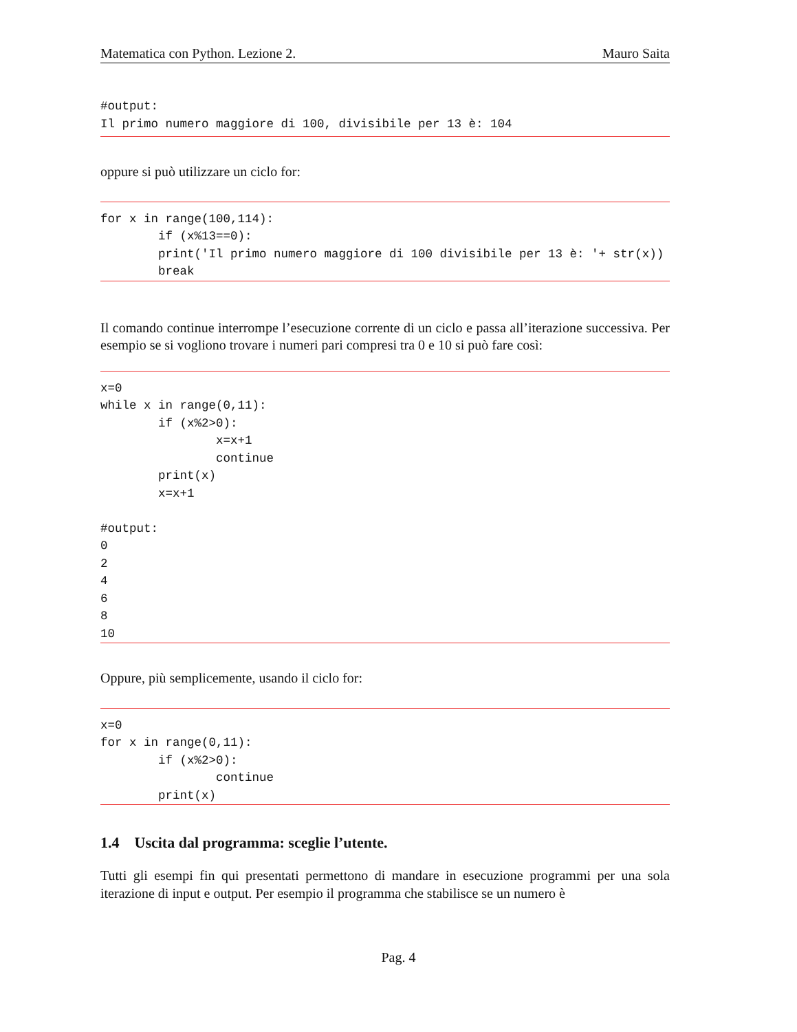Matematica con Python. Lezione 2. Mauro Saita
#output:
Il primo numero maggiore di 100, divisibile per 13 è: 104
oppure si può utilizzare un ciclo for:
for x in range(100,114):
        if (x%13==0):
        print('Il primo numero maggiore di 100 divisibile per 13 è: '+ str(x))
        break
Il comando continue interrompe l’esecuzione corrente di un ciclo e passa all’iterazione successiva. Per esempio se si vogliono trovare i numeri pari compresi tra 0 e 10 si può fare così:
x=0
while x in range(0,11):
        if (x%2>0):
                x=x+1
                continue
        print(x)
        x=x+1

#output:
0
2
4
6
8
10
Oppure, più semplicemente, usando il ciclo for:
x=0
for x in range(0,11):
        if (x%2>0):
                continue
        print(x)
1.4 Uscita dal programma: sceglie l’utente.
Tutti gli esempi fin qui presentati permettono di mandare in esecuzione programmi per una sola iterazione di input e output. Per esempio il programma che stabilisce se un numero è
Pag. 4